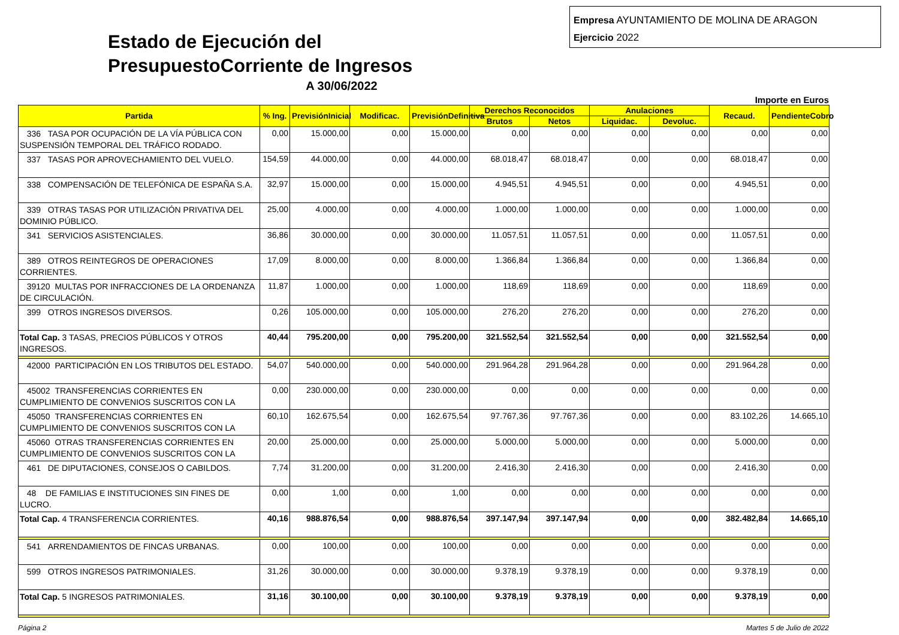Estado de Ejecución del
PresupuestoCorriente de Ingresos
A 30/06/2022
Empresa AYUNTAMIENTO DE MOLINA DE ARAGON
Ejercicio 2022
Importe en Euros
| Partida | % Ing. | PrevisiónInicial | Modificac. | PrevisiónDefinitiva | Derechos Reconocidos | | Anulaciones | | Recaud. | PendienteCobro |
| --- | --- | --- | --- | --- | --- | --- | --- | --- | --- | --- |
| | | | | | Brutos | Netos | Liquidac. | Devoluc. | | |
| 336 TASA POR OCUPACIÓN DE LA VÍA PÚBLICA CON SUSPENSIÓN TEMPORAL DEL TRÁFICO RODADO. | 0,00 | 15.000,00 | 0,00 | 15.000,00 | 0,00 | 0,00 | 0,00 | 0,00 | 0,00 | 0,00 |
| 337 TASAS POR APROVECHAMIENTO DEL VUELO. | 154,59 | 44.000,00 | 0,00 | 44.000,00 | 68.018,47 | 68.018,47 | 0,00 | 0,00 | 68.018,47 | 0,00 |
| 338 COMPENSACIÓN DE TELEFÓNICA DE ESPAÑA S.A. | 32,97 | 15.000,00 | 0,00 | 15.000,00 | 4.945,51 | 4.945,51 | 0,00 | 0,00 | 4.945,51 | 0,00 |
| 339 OTRAS TASAS POR UTILIZACIÓN PRIVATIVA DEL DOMINIO PÚBLICO. | 25,00 | 4.000,00 | 0,00 | 4.000,00 | 1.000,00 | 1.000,00 | 0,00 | 0,00 | 1.000,00 | 0,00 |
| 341 SERVICIOS ASISTENCIALES. | 36,86 | 30.000,00 | 0,00 | 30.000,00 | 11.057,51 | 11.057,51 | 0,00 | 0,00 | 11.057,51 | 0,00 |
| 389 OTROS REINTEGROS DE OPERACIONES CORRIENTES. | 17,09 | 8.000,00 | 0,00 | 8.000,00 | 1.366,84 | 1.366,84 | 0,00 | 0,00 | 1.366,84 | 0,00 |
| 39120 MULTAS POR INFRACCIONES DE LA ORDENANZA DE CIRCULACIÓN. | 11,87 | 1.000,00 | 0,00 | 1.000,00 | 118,69 | 118,69 | 0,00 | 0,00 | 118,69 | 0,00 |
| 399 OTROS INGRESOS DIVERSOS. | 0,26 | 105.000,00 | 0,00 | 105.000,00 | 276,20 | 276,20 | 0,00 | 0,00 | 276,20 | 0,00 |
| Total Cap. 3 TASAS, PRECIOS PÚBLICOS Y OTROS INGRESOS. | 40,44 | 795.200,00 | 0,00 | 795.200,00 | 321.552,54 | 321.552,54 | 0,00 | 0,00 | 321.552,54 | 0,00 |
| 42000 PARTICIPACIÓN EN LOS TRIBUTOS DEL ESTADO. | 54,07 | 540.000,00 | 0,00 | 540.000,00 | 291.964,28 | 291.964,28 | 0,00 | 0,00 | 291.964,28 | 0,00 |
| 45002 TRANSFERENCIAS CORRIENTES EN CUMPLIMIENTO DE CONVENIOS SUSCRITOS CON LA | 0,00 | 230.000,00 | 0,00 | 230.000,00 | 0,00 | 0,00 | 0,00 | 0,00 | 0,00 | 0,00 |
| 45050 TRANSFERENCIAS CORRIENTES EN CUMPLIMIENTO DE CONVENIOS SUSCRITOS CON LA | 60,10 | 162.675,54 | 0,00 | 162.675,54 | 97.767,36 | 97.767,36 | 0,00 | 0,00 | 83.102,26 | 14.665,10 |
| 45060 OTRAS TRANSFERENCIAS CORRIENTES EN CUMPLIMIENTO DE CONVENIOS SUSCRITOS CON LA | 20,00 | 25.000,00 | 0,00 | 25.000,00 | 5.000,00 | 5.000,00 | 0,00 | 0,00 | 5.000,00 | 0,00 |
| 461 DE DIPUTACIONES, CONSEJOS O CABILDOS. | 7,74 | 31.200,00 | 0,00 | 31.200,00 | 2.416,30 | 2.416,30 | 0,00 | 0,00 | 2.416,30 | 0,00 |
| 48 DE FAMILIAS E INSTITUCIONES SIN FINES DE LUCRO. | 0,00 | 1,00 | 0,00 | 1,00 | 0,00 | 0,00 | 0,00 | 0,00 | 0,00 | 0,00 |
| Total Cap. 4 TRANSFERENCIA CORRIENTES. | 40,16 | 988.876,54 | 0,00 | 988.876,54 | 397.147,94 | 397.147,94 | 0,00 | 0,00 | 382.482,84 | 14.665,10 |
| 541 ARRENDAMIENTOS DE FINCAS URBANAS. | 0,00 | 100,00 | 0,00 | 100,00 | 0,00 | 0,00 | 0,00 | 0,00 | 0,00 | 0,00 |
| 599 OTROS INGRESOS PATRIMONIALES. | 31,26 | 30.000,00 | 0,00 | 30.000,00 | 9.378,19 | 9.378,19 | 0,00 | 0,00 | 9.378,19 | 0,00 |
| Total Cap. 5 INGRESOS PATRIMONIALES. | 31,16 | 30.100,00 | 0,00 | 30.100,00 | 9.378,19 | 9.378,19 | 0,00 | 0,00 | 9.378,19 | 0,00 |
Página 2 Martes 5 de Julio de 2022